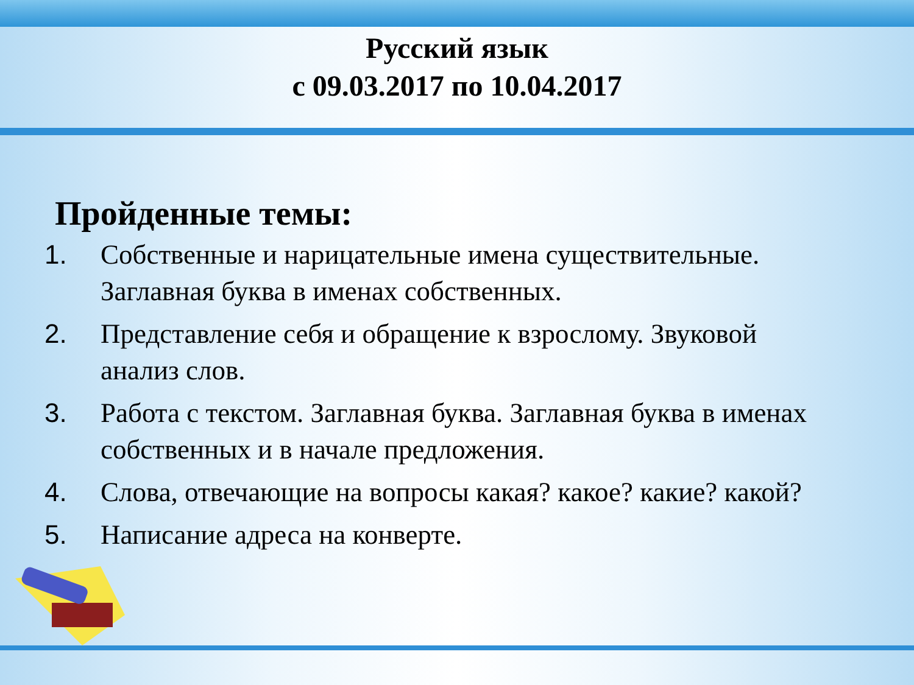Русский язык
с 09.03.2017 по 10.04.2017
Пройденные темы:
1. Собственные и нарицательные имена существительные. Заглавная буква в именах собственных.
2. Представление себя и обращение к взрослому. Звуковой анализ слов.
3. Работа с текстом. Заглавная буква. Заглавная буква в именах собственных и в начале предложения.
4. Слова, отвечающие на вопросы какая? какое? какие? какой?
5. Написание адреса на конверте.